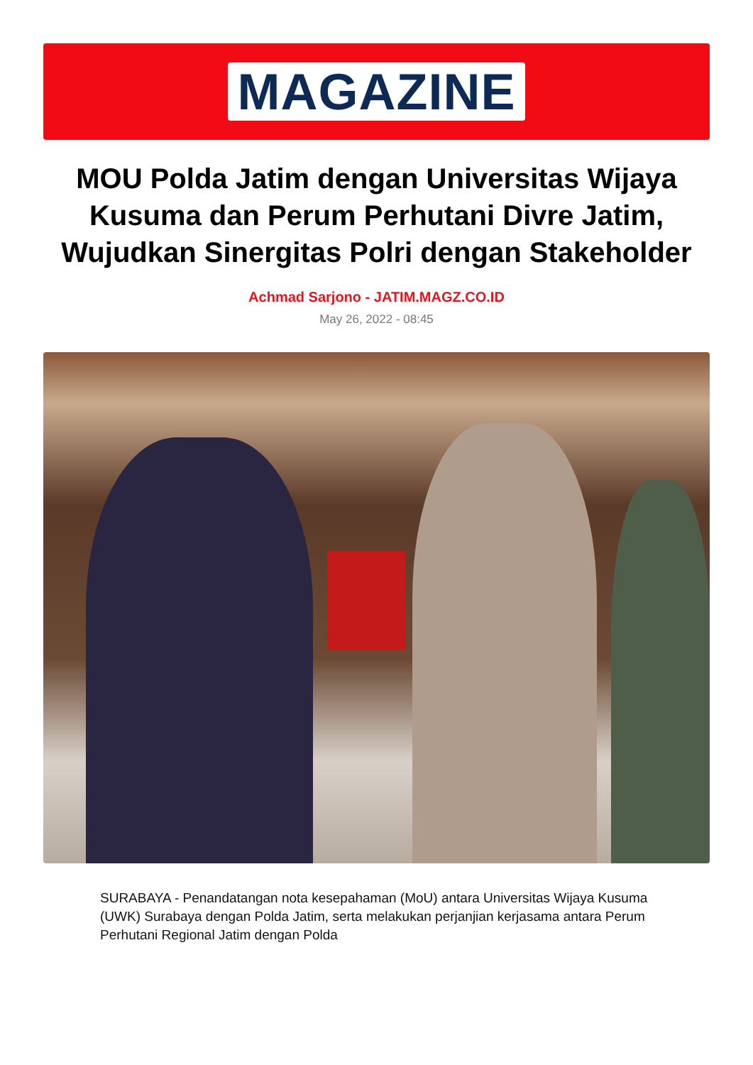MAGAZINE
MOU Polda Jatim dengan Universitas Wijaya Kusuma dan Perum Perhutani Divre Jatim, Wujudkan Sinergitas Polri dengan Stakeholder
Achmad Sarjono - JATIM.MAGZ.CO.ID
May 26, 2022 - 08:45
SURABAYA - Penandatangan nota kesepahaman (MoU) antara Universitas Wijaya Kusuma (UWK) Surabaya dengan Polda Jatim, serta melakukan perjanjian kerjasama antara Perum Perhutani Regional Jatim dengan Polda